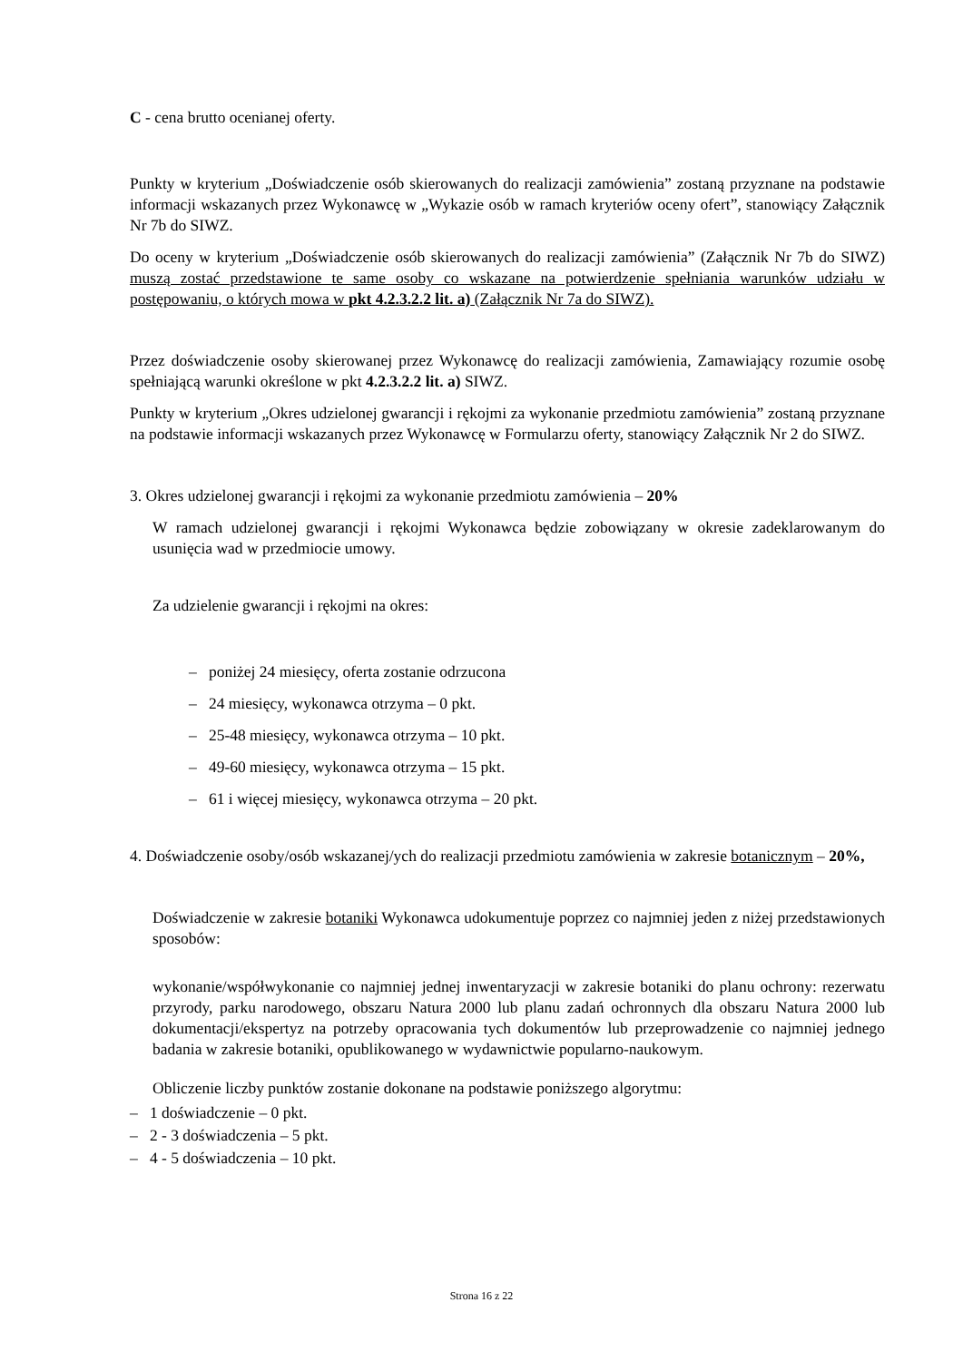C - cena brutto ocenianej oferty.
Punkty w kryterium „Doświadczenie osób skierowanych do realizacji zamówienia” zostaną przyznane na podstawie informacji wskazanych przez Wykonawcę w „Wykazie osób w ramach kryteriów oceny ofert”, stanowiący Załącznik Nr 7b do SIWZ.
Do oceny w kryterium „Doświadczenie osób skierowanych do realizacji zamówienia” (Załącznik Nr 7b do SIWZ) muszą zostać przedstawione te same osoby co wskazane na potwierdzenie spełniania warunków udziału w postępowaniu, o których mowa w pkt 4.2.3.2.2 lit. a) (Załącznik Nr 7a do SIWZ).
Przez doświadczenie osoby skierowanej przez Wykonawcę do realizacji zamówienia, Zamawiający rozumie osobę spełniającą warunki określone w pkt 4.2.3.2.2 lit. a) SIWZ.
Punkty w kryterium „Okres udzielonej gwarancji i rękojmi za wykonanie przedmiotu zamówienia” zostaną przyznane na podstawie informacji wskazanych przez Wykonawcę w Formularzu oferty, stanowiący Załącznik Nr 2 do SIWZ.
3. Okres udzielonej gwarancji i rękojmi za wykonanie przedmiotu zamówienia – 20%
W ramach udzielonej gwarancji i rękojmi Wykonawca będzie zobowiązany w okresie zadeklarowanym do usunięcia wad w przedmiocie umowy.
Za udzielenie gwarancji i rękojmi na okres:
– poniżej 24 miesięcy, oferta zostanie odrzucona
– 24 miesięcy, wykonawca otrzyma – 0 pkt.
– 25-48 miesięcy, wykonawca otrzyma – 10 pkt.
– 49-60 miesięcy, wykonawca otrzyma – 15 pkt.
– 61 i więcej miesięcy, wykonawca otrzyma – 20 pkt.
4. Doświadczenie osoby/osób wskazanej/ych do realizacji przedmiotu zamówienia w zakresie botanicznym – 20%,
Doświadczenie w zakresie botaniki Wykonawca udokumentuje poprzez co najmniej jeden z niżej przedstawionych sposobów:
wykonanie/współwykonanie co najmniej jednej inwentaryzacji w zakresie botaniki do planu ochrony: rezerwatu przyrody, parku narodowego, obszaru Natura 2000 lub planu zadań ochronnych dla obszaru Natura 2000 lub dokumentacji/ekspertyz na potrzeby opracowania tych dokumentów lub przeprowadzenie co najmniej jednego badania w zakresie botaniki, opublikowanego w wydawnictwie popularno-naukowym.
Obliczenie liczby punktów zostanie dokonane na podstawie poniższego algorytmu:
– 1 doświadczenie – 0 pkt.
– 2 - 3 doświadczenia – 5 pkt.
– 4 - 5 doświadczenia – 10 pkt.
Strona 16 z 22